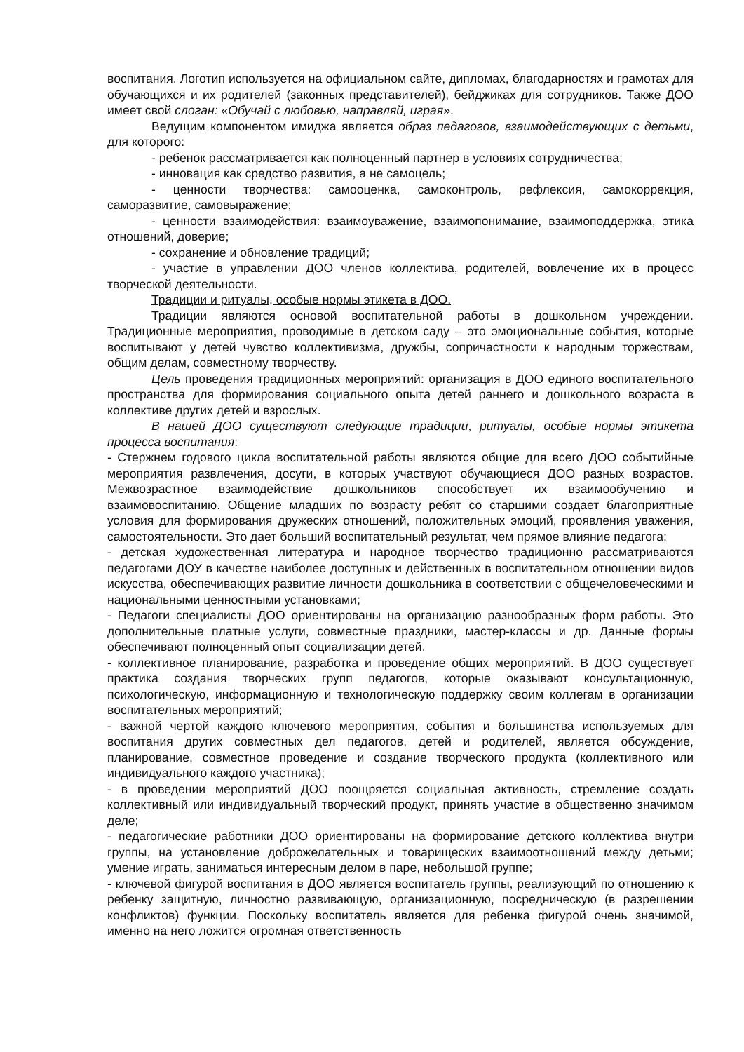воспитания. Логотип используется на официальном сайте, дипломах, благодарностях и грамотах для обучающихся и их родителей (законных представителей), бейджиках для сотрудников. Также ДОО имеет свой слоган: «Обучай с любовью, направляй, играя».
Ведущим компонентом имиджа является образ педагогов, взаимодействующих с детьми, для которого:
- ребенок рассматривается как полноценный партнер в условиях сотрудничества;
- инновация как средство развития, а не самоцель;
- ценности творчества: самооценка, самоконтроль, рефлексия, самокоррекция, саморазвитие, самовыражение;
- ценности взаимодействия: взаимоуважение, взаимопонимание, взаимоподдержка, этика отношений, доверие;
- сохранение и обновление традиций;
- участие в управлении ДОО членов коллектива, родителей, вовлечение их в процесс творческой деятельности.
Традиции и ритуалы, особые нормы этикета в ДОО.
Традиции являются основой воспитательной работы в дошкольном учреждении. Традиционные мероприятия, проводимые в детском саду – это эмоциональные события, которые воспитывают у детей чувство коллективизма, дружбы, сопричастности к народным торжествам, общим делам, совместному творчеству.
Цель проведения традиционных мероприятий: организация в ДОО единого воспитательного пространства для формирования социального опыта детей раннего и дошкольного возраста в коллективе других детей и взрослых.
В нашей ДОО существуют следующие традиции, ритуалы, особые нормы этикета процесса воспитания:
- Стержнем годового цикла воспитательной работы являются общие для всего ДОО событийные мероприятия развлечения, досуги, в которых участвуют обучающиеся ДОО разных возрастов. Межвозрастное взаимодействие дошкольников способствует их взаимообучению и взаимовоспитанию. Общение младших по возрасту ребят со старшими создает благоприятные условия для формирования дружеских отношений, положительных эмоций, проявления уважения, самостоятельности. Это дает больший воспитательный результат, чем прямое влияние педагога;
- детская художественная литература и народное творчество традиционно рассматриваются педагогами ДОУ в качестве наиболее доступных и действенных в воспитательном отношении видов искусства, обеспечивающих развитие личности дошкольника в соответствии с общечеловеческими и национальными ценностными установками;
- Педагоги специалисты ДОО ориентированы на организацию разнообразных форм работы. Это дополнительные платные услуги, совместные праздники, мастер-классы и др. Данные формы обеспечивают полноценный опыт социализации детей.
- коллективное планирование, разработка и проведение общих мероприятий. В ДОО существует практика создания творческих групп педагогов, которые оказывают консультационную, психологическую, информационную и технологическую поддержку своим коллегам в организации воспитательных мероприятий;
- важной чертой каждого ключевого мероприятия, события и большинства используемых для воспитания других совместных дел педагогов, детей и родителей, является обсуждение, планирование, совместное проведение и создание творческого продукта (коллективного или индивидуального каждого участника);
- в проведении мероприятий ДОО поощряется социальная активность, стремление создать коллективный или индивидуальный творческий продукт, принять участие в общественно значимом деле;
- педагогические работники ДОО ориентированы на формирование детского коллектива внутри группы, на установление доброжелательных и товарищеских взаимоотношений между детьми; умение играть, заниматься интересным делом в паре, небольшой группе;
- ключевой фигурой воспитания в ДОО является воспитатель группы, реализующий по отношению к ребенку защитную, личностно развивающую, организационную, посредническую (в разрешении конфликтов) функции. Поскольку воспитатель является для ребенка фигурой очень значимой, именно на него ложится огромная ответственность